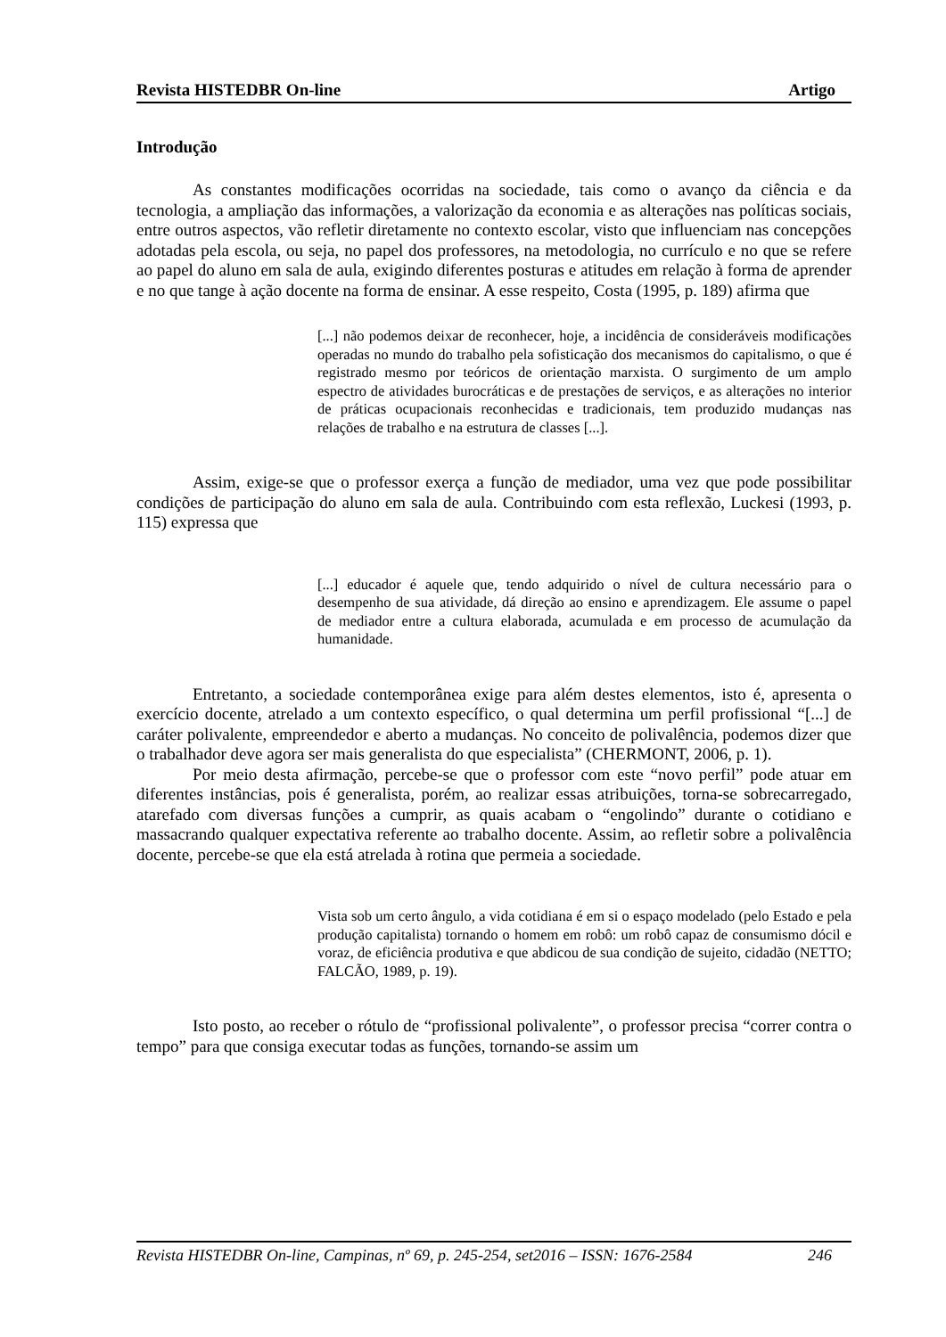Revista HISTEDBR On-line Artigo
Introdução
As constantes modificações ocorridas na sociedade, tais como o avanço da ciência e da tecnologia, a ampliação das informações, a valorização da economia e as alterações nas políticas sociais, entre outros aspectos, vão refletir diretamente no contexto escolar, visto que influenciam nas concepções adotadas pela escola, ou seja, no papel dos professores, na metodologia, no currículo e no que se refere ao papel do aluno em sala de aula, exigindo diferentes posturas e atitudes em relação à forma de aprender e no que tange à ação docente na forma de ensinar. A esse respeito, Costa (1995, p. 189) afirma que
[...] não podemos deixar de reconhecer, hoje, a incidência de consideráveis modificações operadas no mundo do trabalho pela sofisticação dos mecanismos do capitalismo, o que é registrado mesmo por teóricos de orientação marxista. O surgimento de um amplo espectro de atividades burocráticas e de prestações de serviços, e as alterações no interior de práticas ocupacionais reconhecidas e tradicionais, tem produzido mudanças nas relações de trabalho e na estrutura de classes [...].
Assim, exige-se que o professor exerça a função de mediador, uma vez que pode possibilitar condições de participação do aluno em sala de aula. Contribuindo com esta reflexão, Luckesi (1993, p. 115) expressa que
[...] educador é aquele que, tendo adquirido o nível de cultura necessário para o desempenho de sua atividade, dá direção ao ensino e aprendizagem. Ele assume o papel de mediador entre a cultura elaborada, acumulada e em processo de acumulação da humanidade.
Entretanto, a sociedade contemporânea exige para além destes elementos, isto é, apresenta o exercício docente, atrelado a um contexto específico, o qual determina um perfil profissional “[...] de caráter polivalente, empreendedor e aberto a mudanças. No conceito de polivalência, podemos dizer que o trabalhador deve agora ser mais generalista do que especialista” (CHERMONT, 2006, p. 1).
Por meio desta afirmação, percebe-se que o professor com este “novo perfil” pode atuar em diferentes instâncias, pois é generalista, porém, ao realizar essas atribuições, torna-se sobrecarregado, atarefado com diversas funções a cumprir, as quais acabam o “engolindo” durante o cotidiano e massacrando qualquer expectativa referente ao trabalho docente. Assim, ao refletir sobre a polivalência docente, percebe-se que ela está atrelada à rotina que permeia a sociedade.
Vista sob um certo ângulo, a vida cotidiana é em si o espaço modelado (pelo Estado e pela produção capitalista) tornando o homem em robô: um robô capaz de consumismo dócil e voraz, de eficiência produtiva e que abdicou de sua condição de sujeito, cidadão (NETTO; FALCÃO, 1989, p. 19).
Isto posto, ao receber o rótulo de “profissional polivalente”, o professor precisa “correr contra o tempo” para que consiga executar todas as funções, tornando-se assim um
Revista HISTEDBR On-line, Campinas, nº 69, p. 245-254, set2016 – ISSN: 1676-2584 246